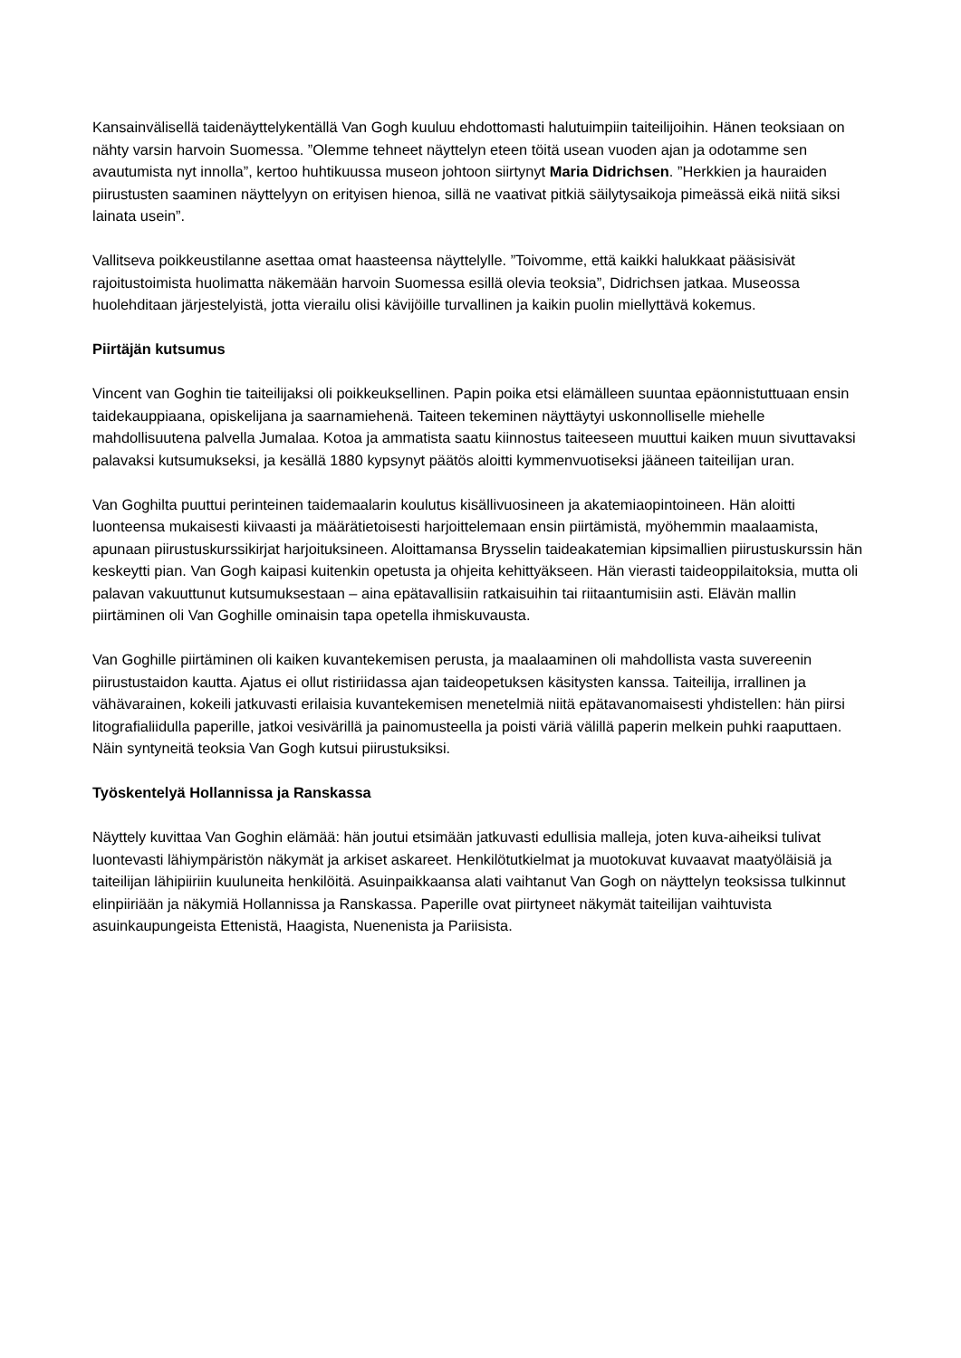Kansainvälisellä taidenäyttelykentällä Van Gogh kuuluu ehdottomasti halutuimpiin taiteilijoihin. Hänen teoksiaan on nähty varsin harvoin Suomessa. ”Olemme tehneet näyttelyn eteen töitä usean vuoden ajan ja odotamme sen avautumista nyt innolla”, kertoo huhtikuussa museon johtoon siirtynyt Maria Didrichsen. ”Herkkien ja hauraiden piirustusten saaminen näyttelyyn on erityisen hienoa, sillä ne vaativat pitkiä säilytysaikoja pimeässä eikä niitä siksi lainata usein”.
Vallitseva poikkeustilanne asettaa omat haasteensa näyttelylle. ”Toivomme, että kaikki halukkaat pääsisivät rajoitustoimista huolimatta näkemään harvoin Suomessa esillä olevia teoksia”, Didrichsen jatkaa. Museossa huolehditaan järjestelyistä, jotta vierailu olisi kävijöille turvallinen ja kaikin puolin miellyttävä kokemus.
Piirtäjän kutsumus
Vincent van Goghin tie taiteilijaksi oli poikkeuksellinen. Papin poika etsi elämälleen suuntaa epäonnistuttuaan ensin taidekauppiaana, opiskelijana ja saarnamiehenä. Taiteen tekeminen näyttäytyi uskonnolliselle miehelle mahdollisuutena palvella Jumalaa. Kotoa ja ammatista saatu kiinnostus taiteeseen muuttui kaiken muun sivuttavaksi palavaksi kutsumukseksi, ja kesällä 1880 kypsynyt päätös aloitti kymmenvuotiseksi jääneen taiteilijan uran.
Van Goghilta puuttui perinteinen taidemaalarin koulutus kisällivuosineen ja akatemiaopintoineen. Hän aloitti luonteensa mukaisesti kiivaasti ja määrätietoisesti harjoittelemaan ensin piirtämistä, myöhemmin maalaamista, apunaan piirustuskurssikirjat harjoituksineen. Aloittamansa Brysselin taideakatemian kipsimallien piirustuskurssin hän keskeytti pian. Van Gogh kaipasi kuitenkin opetusta ja ohjeita kehittyäkseen. Hän vierasti taideoppilaitoksia, mutta oli palavan vakuuttunut kutsumuksestaan – aina epätavallisiin ratkaisuihin tai riitaantumisiin asti. Elävän mallin piirtäminen oli Van Goghille ominaisin tapa opetella ihmiskuvausta.
Van Goghille piirtäminen oli kaiken kuvantekemisen perusta, ja maalaaminen oli mahdollista vasta suvereenin piirustustaidon kautta. Ajatus ei ollut ristiriidassa ajan taideopetuksen käsitysten kanssa. Taiteilija, irrallinen ja vähävarainen, kokeili jatkuvasti erilaisia kuvantekemisen menetelmiä niitä epätavanomaisesti yhdistellen: hän piirsi litografialiidulla paperille, jatkoi vesivärillä ja painomusteella ja poisti väriä välillä paperin melkein puhki raaputtaen. Näin syntyneitä teoksia Van Gogh kutsui piirustuksiksi.
Työskentelyä Hollannissa ja Ranskassa
Näyttely kuvittaa Van Goghin elämää: hän joutui etsimään jatkuvasti edullisia malleja, joten kuva-aiheiksi tulivat luontevasti lähiympäristön näkymät ja arkiset askareet. Henkilötutkielmat ja muotokuvat kuvaavat maatyöläisiä ja taiteilijan lähipiiriin kuuluneita henkilöitä. Asuinpaikkaansa alati vaihtanut Van Gogh on näyttelyn teoksissa tulkinnut elinpiiriään ja näkymiä Hollannissa ja Ranskassa. Paperille ovat piirtyneet näkymät taiteilijan vaihtuvista asuinkaupungeista Ettenistä, Haagista, Nuenenista ja Pariisista.